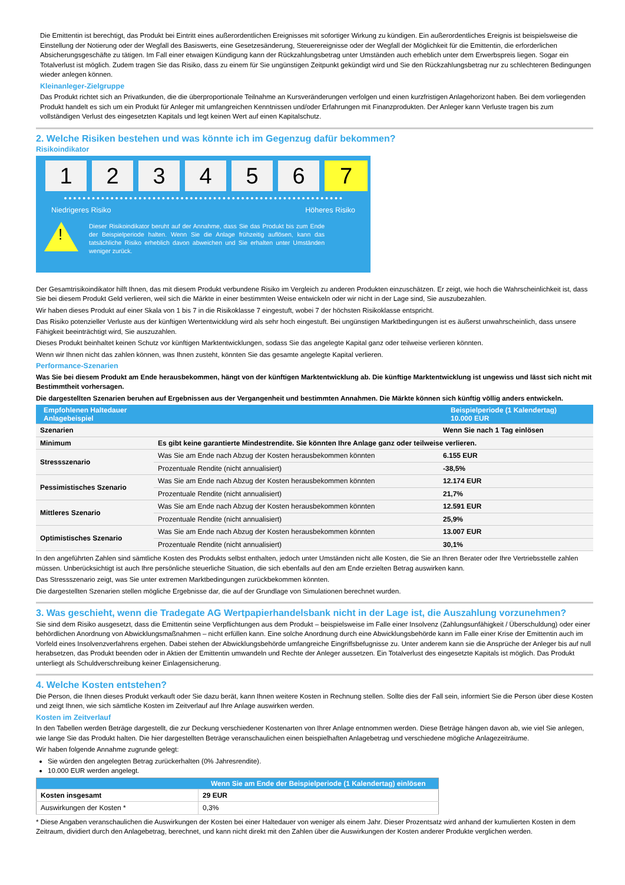Die Emittentin ist berechtigt, das Produkt bei Eintritt eines außerordentlichen Ereignisses mit sofortiger Wirkung zu kündigen. Ein außerordentliches Ereignis ist beispielsweise die Einstellung der Notierung oder der Wegfall des Basiswerts, eine Gesetzesänderung, Steuerereignisse oder der Wegfall der Möglichkeit für die Emittentin, die erforderlichen Absicherungsgeschäfte zu tätigen. Im Fall einer etwaigen Kündigung kann der Rückzahlungsbetrag unter Umständen auch erheblich unter dem Erwerbspreis liegen. Sogar ein Totalverlust ist möglich. Zudem tragen Sie das Risiko, dass zu einem für Sie ungünstigen Zeitpunkt gekündigt wird und Sie den Rückzahlungsbetrag nur zu schlechteren Bedingungen wieder anlegen können.
Kleinanleger-Zielgruppe
Das Produkt richtet sich an Privatkunden, die die überproportionale Teilnahme an Kursveränderungen verfolgen und einen kurzfristigen Anlagehorizont haben. Bei dem vorliegenden Produkt handelt es sich um ein Produkt für Anleger mit umfangreichen Kenntnissen und/oder Erfahrungen mit Finanzprodukten. Der Anleger kann Verluste tragen bis zum vollständigen Verlust des eingesetzten Kapitals und legt keinen Wert auf einen Kapitalschutz.
2. Welche Risiken bestehen und was könnte ich im Gegenzug dafür bekommen?
Risikoindikator
1 2 3 4 5 6 7
Niedrigeres Risiko Höheres Risiko
!
Dieser Risikoindikator beruht auf der Annahme, dass Sie das Produkt bis zum Ende der Beispielperiode halten. Wenn Sie die Anlage frühzeitig auflösen, kann das tatsächliche Risiko erheblich davon abweichen und Sie erhalten unter Umständen weniger zurück.
Der Gesamtrisikoindikator hilft Ihnen, das mit diesem Produkt verbundene Risiko im Vergleich zu anderen Produkten einzuschätzen. Er zeigt, wie hoch die Wahrscheinlichkeit ist, dass Sie bei diesem Produkt Geld verlieren, weil sich die Märkte in einer bestimmten Weise entwickeln oder wir nicht in der Lage sind, Sie auszubezahlen.
Wir haben dieses Produkt auf einer Skala von 1 bis 7 in die Risikoklasse 7 eingestuft, wobei 7 der höchsten Risikoklasse entspricht.
Das Risiko potenzieller Verluste aus der künftigen Wertentwicklung wird als sehr hoch eingestuft. Bei ungünstigen Marktbedingungen ist es äußerst unwahrscheinlich, dass unsere Fähigkeit beeinträchtigt wird, Sie auszuzahlen.
Dieses Produkt beinhaltet keinen Schutz vor künftigen Marktentwicklungen, sodass Sie das angelegte Kapital ganz oder teilweise verlieren könnten.
Wenn wir Ihnen nicht das zahlen können, was Ihnen zusteht, könnten Sie das gesamte angelegte Kapital verlieren.
Performance-Szenarien
Was Sie bei diesem Produkt am Ende herausbekommen, hängt von der künftigen Marktentwicklung ab. Die künftige Marktentwicklung ist ungewiss und lässt sich nicht mit Bestimmtheit vorhersagen.
Die dargestellten Szenarien beruhen auf Ergebnissen aus der Vergangenheit und bestimmten Annahmen. Die Märkte können sich künftig völlig anders entwickeln.
| Empfohlenen Haltedauer Anlagebeispiel | | Beispielperiode (1 Kalendertag) 10.000 EUR |
| --- | --- | --- |
| Szenarien | | Wenn Sie nach 1 Tag einlösen |
| Minimum | Es gibt keine garantierte Mindestrendite. Sie könnten Ihre Anlage ganz oder teilweise verlieren. | |
| Stressszenario | Was Sie am Ende nach Abzug der Kosten herausbekommen könnten | 6.155 EUR |
| | Prozentuale Rendite (nicht annualisiert) | -38,5% |
| Pessimistisches Szenario | Was Sie am Ende nach Abzug der Kosten herausbekommen könnten | 12.174 EUR |
| | Prozentuale Rendite (nicht annualisiert) | 21,7% |
| Mittleres Szenario | Was Sie am Ende nach Abzug der Kosten herausbekommen könnten | 12.591 EUR |
| | Prozentuale Rendite (nicht annualisiert) | 25,9% |
| Optimistisches Szenario | Was Sie am Ende nach Abzug der Kosten herausbekommen könnten | 13.007 EUR |
| | Prozentuale Rendite (nicht annualisiert) | 30,1% |
In den angeführten Zahlen sind sämtliche Kosten des Produkts selbst enthalten, jedoch unter Umständen nicht alle Kosten, die Sie an Ihren Berater oder Ihre Vertriebsstelle zahlen müssen. Unberücksichtigt ist auch Ihre persönliche steuerliche Situation, die sich ebenfalls auf den am Ende erzielten Betrag auswirken kann.
Das Stressszenario zeigt, was Sie unter extremen Marktbedingungen zurückbekommen könnten.
Die dargestellten Szenarien stellen mögliche Ergebnisse dar, die auf der Grundlage von Simulationen berechnet wurden.
3. Was geschieht, wenn die Tradegate AG Wertpapierhandelsbank nicht in der Lage ist, die Auszahlung vorzunehmen?
Sie sind dem Risiko ausgesetzt, dass die Emittentin seine Verpflichtungen aus dem Produkt – beispielsweise im Falle einer Insolvenz (Zahlungsunfähigkeit / Überschuldung) oder einer behördlichen Anordnung von Abwicklungsmaßnahmen – nicht erfüllen kann. Eine solche Anordnung durch eine Abwicklungsbehörde kann im Falle einer Krise der Emittentin auch im Vorfeld eines Insolvenzverfahrens ergehen. Dabei stehen der Abwicklungsbehörde umfangreiche Eingriffsbefugnisse zu. Unter anderem kann sie die Ansprüche der Anleger bis auf null herabsetzen, das Produkt beenden oder in Aktien der Emittentin umwandeln und Rechte der Anleger aussetzen. Ein Totalverlust des eingesetzte Kapitals ist möglich. Das Produkt unterliegt als Schuldverschreibung keiner Einlagensicherung.
4. Welche Kosten entstehen?
Die Person, die Ihnen dieses Produkt verkauft oder Sie dazu berät, kann Ihnen weitere Kosten in Rechnung stellen. Sollte dies der Fall sein, informiert Sie die Person über diese Kosten und zeigt Ihnen, wie sich sämtliche Kosten im Zeitverlauf auf Ihre Anlage auswirken werden.
Kosten im Zeitverlauf
In den Tabellen werden Beträge dargestellt, die zur Deckung verschiedener Kostenarten von Ihrer Anlage entnommen werden. Diese Beträge hängen davon ab, wie viel Sie anlegen, wie lange Sie das Produkt halten. Die hier dargestellten Beträge veranschaulichen einen beispielhaften Anlagebetrag und verschiedene mögliche Anlagezeiträume.
Wir haben folgende Annahme zugrunde gelegt:
Sie würden den angelegten Betrag zurückerhalten (0% Jahresrendite).
10.000 EUR werden angelegt.
| | Wenn Sie am Ende der Beispielperiode (1 Kalendertag) einlösen |
| --- | --- |
| Kosten insgesamt | 29 EUR |
| Auswirkungen der Kosten * | 0,3% |
* Diese Angaben veranschaulichen die Auswirkungen der Kosten bei einer Haltedauer von weniger als einem Jahr. Dieser Prozentsatz wird anhand der kumulierten Kosten in dem Zeitraum, dividiert durch den Anlagebetrag, berechnet, und kann nicht direkt mit den Zahlen über die Auswirkungen der Kosten anderer Produkte verglichen werden.